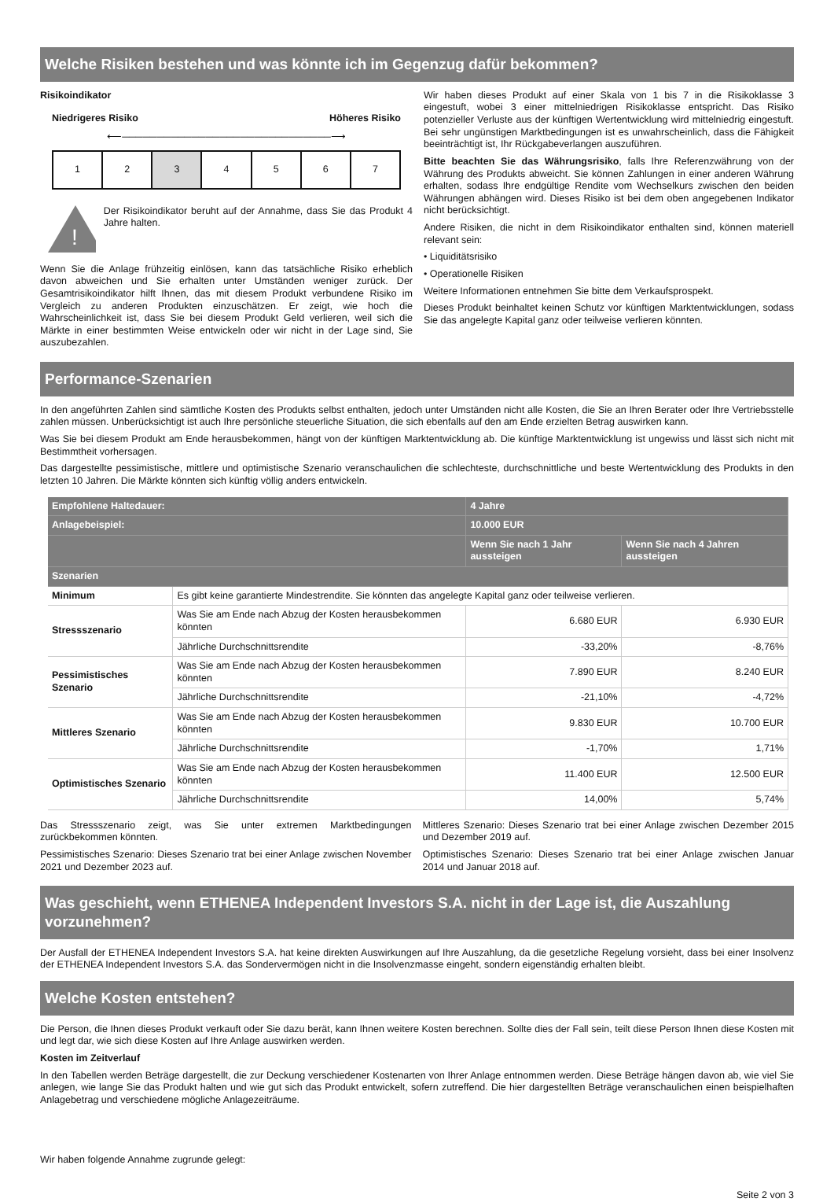Welche Risiken bestehen und was könnte ich im Gegenzug dafür bekommen?
Risikoindikator
Niedrigeres Risiko Höheres Risiko
⟵──────────────────────────────⟶
| 1 | 2 | 3 | 4 | 5 | 6 | 7 |
!
Der Risikoindikator beruht auf der Annahme, dass Sie das Produkt 4 Jahre halten.
Wenn Sie die Anlage frühzeitig einlösen, kann das tatsächliche Risiko erheblich davon abweichen und Sie erhalten unter Umständen weniger zurück. Der Gesamtrisikoindikator hilft Ihnen, das mit diesem Produkt verbundene Risiko im Vergleich zu anderen Produkten einzuschätzen. Er zeigt, wie hoch die Wahrscheinlichkeit ist, dass Sie bei diesem Produkt Geld verlieren, weil sich die Märkte in einer bestimmten Weise entwickeln oder wir nicht in der Lage sind, Sie auszubezahlen.
Wir haben dieses Produkt auf einer Skala von 1 bis 7 in die Risikoklasse 3 eingestuft, wobei 3 einer mittelniedrigen Risikoklasse entspricht. Das Risiko potenzieller Verluste aus der künftigen Wertentwicklung wird mittelniedrig eingestuft. Bei sehr ungünstigen Marktbedingungen ist es unwahrscheinlich, dass die Fähigkeit beeinträchtigt ist, Ihr Rückgabeverlangen auszuführen.
Bitte beachten Sie das Währungsrisiko, falls Ihre Referenzwährung von der Währung des Produkts abweicht. Sie können Zahlungen in einer anderen Währung erhalten, sodass Ihre endgültige Rendite vom Wechselkurs zwischen den beiden Währungen abhängen wird. Dieses Risiko ist bei dem oben angegebenen Indikator nicht berücksichtigt.
Andere Risiken, die nicht in dem Risikoindikator enthalten sind, können materiell relevant sein:
• Liquiditätsrisiko
• Operationelle Risiken
Weitere Informationen entnehmen Sie bitte dem Verkaufsprospekt.
Dieses Produkt beinhaltet keinen Schutz vor künftigen Marktentwicklungen, sodass Sie das angelegte Kapital ganz oder teilweise verlieren könnten.
Performance-Szenarien
In den angeführten Zahlen sind sämtliche Kosten des Produkts selbst enthalten, jedoch unter Umständen nicht alle Kosten, die Sie an Ihren Berater oder Ihre Vertriebsstelle zahlen müssen. Unberücksichtigt ist auch Ihre persönliche steuerliche Situation, die sich ebenfalls auf den am Ende erzielten Betrag auswirken kann.
Was Sie bei diesem Produkt am Ende herausbekommen, hängt von der künftigen Marktentwicklung ab. Die künftige Marktentwicklung ist ungewiss und lässt sich nicht mit Bestimmtheit vorhersagen.
Das dargestellte pessimistische, mittlere und optimistische Szenario veranschaulichen die schlechteste, durchschnittliche und beste Wertentwicklung des Produkts in den letzten 10 Jahren. Die Märkte könnten sich künftig völlig anders entwickeln.
| Empfohlene Haltedauer: | | 4 Jahre | |
| --- | --- | --- | --- |
| Anlagebeispiel: | | 10.000 EUR | |
| | | Wenn Sie nach 1 Jahr aussteigen | Wenn Sie nach 4 Jahren aussteigen |
| Szenarien | | | |
| Minimum | Es gibt keine garantierte Mindestrendite. Sie könnten das angelegte Kapital ganz oder teilweise verlieren. | | |
| Stressszenario | Was Sie am Ende nach Abzug der Kosten herausbekommen könnten | 6.680 EUR | 6.930 EUR |
| | Jährliche Durchschnittsrendite | -33,20% | -8,76% |
| Pessimistisches Szenario | Was Sie am Ende nach Abzug der Kosten herausbekommen könnten | 7.890 EUR | 8.240 EUR |
| | Jährliche Durchschnittsrendite | -21,10% | -4,72% |
| Mittleres Szenario | Was Sie am Ende nach Abzug der Kosten herausbekommen könnten | 9.830 EUR | 10.700 EUR |
| | Jährliche Durchschnittsrendite | -1,70% | 1,71% |
| Optimistisches Szenario | Was Sie am Ende nach Abzug der Kosten herausbekommen könnten | 11.400 EUR | 12.500 EUR |
| | Jährliche Durchschnittsrendite | 14,00% | 5,74% |
Das Stressszenario zeigt, was Sie unter extremen Marktbedingungen zurückbekommen könnten.
Pessimistisches Szenario: Dieses Szenario trat bei einer Anlage zwischen November 2021 und Dezember 2023 auf.
Mittleres Szenario: Dieses Szenario trat bei einer Anlage zwischen Dezember 2015 und Dezember 2019 auf.
Optimistisches Szenario: Dieses Szenario trat bei einer Anlage zwischen Januar 2014 und Januar 2018 auf.
Was geschieht, wenn ETHENEA Independent Investors S.A. nicht in der Lage ist, die Auszahlung vorzunehmen?
Der Ausfall der ETHENEA Independent Investors S.A. hat keine direkten Auswirkungen auf Ihre Auszahlung, da die gesetzliche Regelung vorsieht, dass bei einer Insolvenz der ETHENEA Independent Investors S.A. das Sondervermögen nicht in die Insolvenzmasse eingeht, sondern eigenständig erhalten bleibt.
Welche Kosten entstehen?
Die Person, die Ihnen dieses Produkt verkauft oder Sie dazu berät, kann Ihnen weitere Kosten berechnen. Sollte dies der Fall sein, teilt diese Person Ihnen diese Kosten mit und legt dar, wie sich diese Kosten auf Ihre Anlage auswirken werden.
Kosten im Zeitverlauf
In den Tabellen werden Beträge dargestellt, die zur Deckung verschiedener Kostenarten von Ihrer Anlage entnommen werden. Diese Beträge hängen davon ab, wie viel Sie anlegen, wie lange Sie das Produkt halten und wie gut sich das Produkt entwickelt, sofern zutreffend. Die hier dargestellten Beträge veranschaulichen einen beispielhaften Anlagebetrag und verschiedene mögliche Anlagezeiträume.
Wir haben folgende Annahme zugrunde gelegt:
Seite 2 von 3